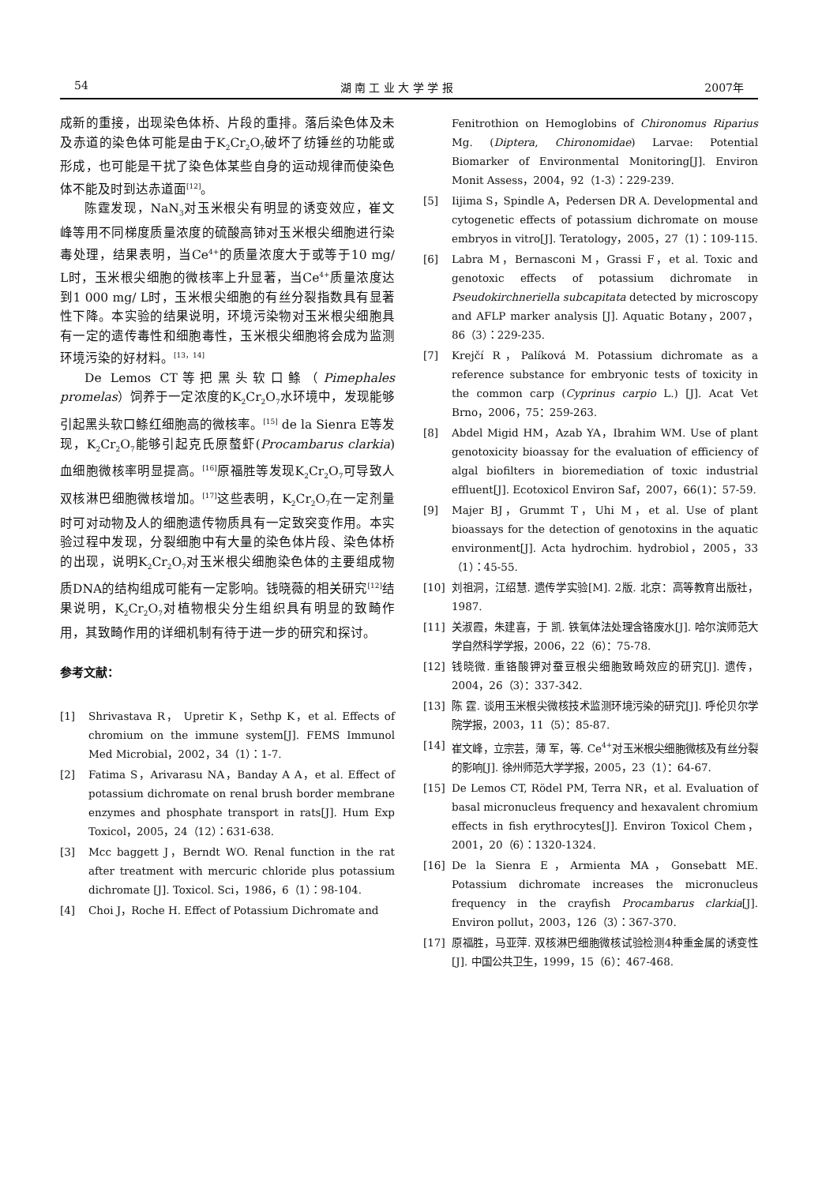54 湖 南 工 业 大 学 学 报 2007年
成新的重接，出现染色体桥、片段的重排。落后染色体及未及赤道的染色体可能是由于K<sub>2</sub>Cr<sub>2</sub>O<sub>7</sub>破坏了纺锤丝的功能或形成，也可能是干扰了染色体某些自身的运动规律而使染色体不能及时到达赤道面<sup>[12]</sup>。
陈霆发现，NaN<sub>3</sub>对玉米根尖有明显的诱变效应，崔文峰等用不同梯度质量浓度的硫酸高铈对玉米根尖细胞进行染毒处理，结果表明，当Ce<sup>4+</sup>的质量浓度大于或等于10 mg/ L时，玉米根尖细胞的微核率上升显著，当Ce<sup>4+</sup>质量浓度达到1 000 mg/ L时，玉米根尖细胞的有丝分裂指数具有显著性下降。本实验的结果说明，环境污染物对玉米根尖细胞具有一定的遗传毒性和细胞毒性，玉米根尖细胞将会成为监测环境污染的好材料。<sup>[13，14]</sup>
De Lemos CT等把黑头软口鲦（Pimephales promelas）饲养于一定浓度的K<sub>2</sub>Cr<sub>2</sub>O<sub>7</sub>水环境中，发现能够引起黑头软口鲦红细胞高的微核率。<sup>[15]</sup> de la Sienra E等发现，K<sub>2</sub>Cr<sub>2</sub>O<sub>7</sub>能够引起克氏原螯虾(Procambarus clarkia)血细胞微核率明显提高。<sup>[16]</sup>原福胜等发现K<sub>2</sub>Cr<sub>2</sub>O<sub>7</sub>可导致人双核淋巴细胞微核增加。<sup>[17]</sup>这些表明，K<sub>2</sub>Cr<sub>2</sub>O<sub>7</sub>在一定剂量时可对动物及人的细胞遗传物质具有一定致突变作用。本实验过程中发现，分裂细胞中有大量的染色体片段、染色体桥的出现，说明K<sub>2</sub>Cr<sub>2</sub>O<sub>7</sub>对玉米根尖细胞染色体的主要组成物质DNA的结构组成可能有一定影响。钱晓薇的相关研究<sup>[12]</sup>结果说明，K<sub>2</sub>Cr<sub>2</sub>O<sub>7</sub>对植物根尖分生组织具有明显的致畸作用，其致畸作用的详细机制有待于进一步的研究和探讨。
参考文献：
[1] Shrivastava R， Upretir K，Sethp K，et al. Effects of chromium on the immune system[J]. FEMS Immunol Med Microbial，2002，34（1）：1-7.
[2] Fatima S，Arivarasu NA，Banday A A，et al. Effect of potassium dichromate on renal brush border membrane enzymes and phosphate transport in rats[J]. Hum Exp Toxicol，2005，24（12）：631-638.
[3] Mcc baggett J，Berndt WO. Renal function in the rat after treatment with mercuric chloride plus potassium dichromate [J]. Toxicol. Sci，1986，6（1）：98-104.
[4] Choi J，Roche H. Effect of Potassium Dichromate and
Fenitrothion on Hemoglobins of Chironomus Riparius Mg. (Diptera, Chironomidae) Larvae: Potential Biomarker of Environmental Monitoring[J]. Environ Monit Assess，2004，92（1-3）：229-239.
[5] Iijima S，Spindle A，Pedersen DR A. Developmental and cytogenetic effects of potassium dichromate on mouse embryos in vitro[J]. Teratology，2005，27（1）：109-115.
[6] Labra M，Bernasconi M，Grassi F，et al. Toxic and genotoxic effects of potassium dichromate in Pseudokirchneriella subcapitata detected by microscopy and AFLP marker analysis [J]. Aquatic Botany，2007，86（3）：229-235.
[7] Krejčí R，Palíková M. Potassium dichromate as a reference substance for embryonic tests of toxicity in the common carp (Cyprinus carpio L.) [J]. Acat Vet Brno，2006，75：259-263.
[8] Abdel Migid HM，Azab YA，Ibrahim WM. Use of plant genotoxicity bioassay for the evaluation of efficiency of algal biofilters in bioremediation of toxic industrial effluent[J]. Ecotoxicol Environ Saf，2007，66(1)：57-59.
[9] Majer BJ，Grummt T，Uhi M，et al. Use of plant bioassays for the detection of genotoxins in the aquatic environment[J]. Acta hydrochim. hydrobiol，2005，33（1）：45-55.
[10] 刘祖洞，江绍慧. 遗传学实验[M]. 2版. 北京：高等教育出版社，1987.
[11] 关淑霞，朱建喜，于 凯. 铁氧体法处理含铬废水[J]. 哈尔滨师范大学自然科学学报，2006，22（6）：75-78.
[12] 钱晓微. 重铬酸钾对蚕豆根尖细胞致畸效应的研究[J]. 遗传，2004，26（3）：337-342.
[13] 陈 霆. 谈用玉米根尖微核技术监测环境污染的研究[J]. 呼伦贝尔学院学报，2003，11（5）：85-87.
[14] 崔文峰，立宗芸，薄 军，等. Ce<sup>4+</sup>对玉米根尖细胞微核及有丝分裂的影响[J]. 徐州师范大学学报，2005，23（1）：64-67.
[15] De Lemos CT, Rödel PM, Terra NR，et al. Evaluation of basal micronucleus frequency and hexavalent chromium effects in fish erythrocytes[J]. Environ Toxicol Chem，2001，20（6）：1320-1324.
[16] De la Sienra E，Armienta MA，Gonsebatt ME. Potassium dichromate increases the micronucleus frequency in the crayfish Procambarus clarkia[J]. Environ pollut，2003，126（3）：367-370.
[17] 原福胜，马亚萍. 双核淋巴细胞微核试验检测4种重金属的诱变性[J]. 中国公共卫生，1999，15（6）：467-468.